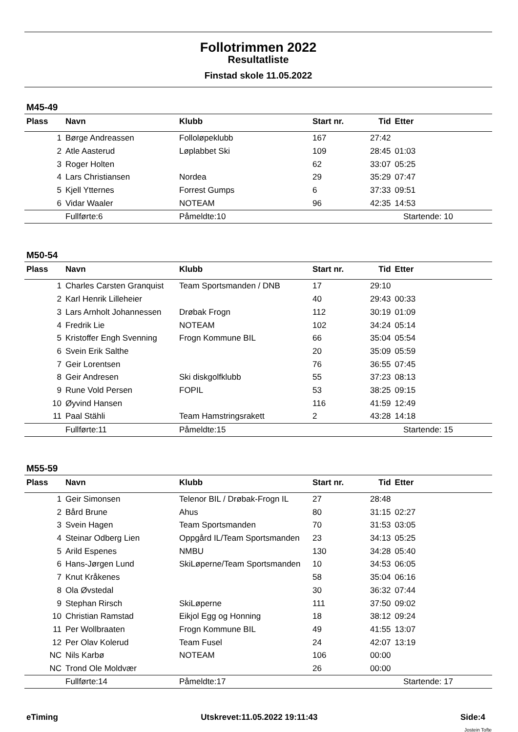Follotrimmen 2022
Resultatliste
Finstad skole 11.05.2022
M45-49
| Plass | Navn | Klubb | Start nr. | Tid | Etter |
| --- | --- | --- | --- | --- | --- |
| 1 | Børge Andreassen | Folloløpeklubb | 167 | 27:42 | |
| 2 | Atle Aasterud | Løplabbet Ski | 109 | 28:45 | 01:03 |
| 3 | Roger Holten | | 62 | 33:07 | 05:25 |
| 4 | Lars Christiansen | Nordea | 29 | 35:29 | 07:47 |
| 5 | Kjell Ytternes | Forrest Gumps | 6 | 37:33 | 09:51 |
| 6 | Vidar Waaler | NOTEAM | 96 | 42:35 | 14:53 |
| | Fullførte:6 | Påmeldte:10 | | Startende: 10 | |
M50-54
| Plass | Navn | Klubb | Start nr. | Tid | Etter |
| --- | --- | --- | --- | --- | --- |
| 1 | Charles Carsten Granquist | Team Sportsmanden / DNB | 17 | 29:10 | |
| 2 | Karl Henrik Lilleheier | | 40 | 29:43 | 00:33 |
| 3 | Lars Arnholt Johannessen | Drøbak Frogn | 112 | 30:19 | 01:09 |
| 4 | Fredrik Lie | NOTEAM | 102 | 34:24 | 05:14 |
| 5 | Kristoffer Engh Svenning | Frogn Kommune BIL | 66 | 35:04 | 05:54 |
| 6 | Svein Erik Salthe | | 20 | 35:09 | 05:59 |
| 7 | Geir Lorentsen | | 76 | 36:55 | 07:45 |
| 8 | Geir Andresen | Ski diskgolfklubb | 55 | 37:23 | 08:13 |
| 9 | Rune Vold Persen | FOPIL | 53 | 38:25 | 09:15 |
| 10 | Øyvind Hansen | | 116 | 41:59 | 12:49 |
| 11 | Paal Stähli | Team Hamstringsrakett | 2 | 43:28 | 14:18 |
| | Fullførte:11 | Påmeldte:15 | | Startende: 15 | |
M55-59
| Plass | Navn | Klubb | Start nr. | Tid | Etter |
| --- | --- | --- | --- | --- | --- |
| 1 | Geir Simonsen | Telenor BIL / Drøbak-Frogn IL | 27 | 28:48 | |
| 2 | Bård Brune | Ahus | 80 | 31:15 | 02:27 |
| 3 | Svein Hagen | Team Sportsmanden | 70 | 31:53 | 03:05 |
| 4 | Steinar Odberg Lien | Oppgård IL/Team Sportsmanden | 23 | 34:13 | 05:25 |
| 5 | Arild Espenes | NMBU | 130 | 34:28 | 05:40 |
| 6 | Hans-Jørgen Lund | SkiLøperne/Team Sportsmanden | 10 | 34:53 | 06:05 |
| 7 | Knut Kråkenes | | 58 | 35:04 | 06:16 |
| 8 | Ola Øvstedal | | 30 | 36:32 | 07:44 |
| 9 | Stephan Rirsch | SkiLøperne | 111 | 37:50 | 09:02 |
| 10 | Christian Ramstad | Eikjol Egg og Honning | 18 | 38:12 | 09:24 |
| 11 | Per Wollbraaten | Frogn Kommune BIL | 49 | 41:55 | 13:07 |
| 12 | Per Olav Kolerud | Team Fusel | 24 | 42:07 | 13:19 |
| NC | Nils Karbø | NOTEAM | 106 | 00:00 | |
| NC | Trond Ole Moldvær | | 26 | 00:00 | |
| | Fullførte:14 | Påmeldte:17 | | Startende: 17 | |
eTiming Utskrevet:11.05.2022 19:11:43 Side:4
Jostein Tofte